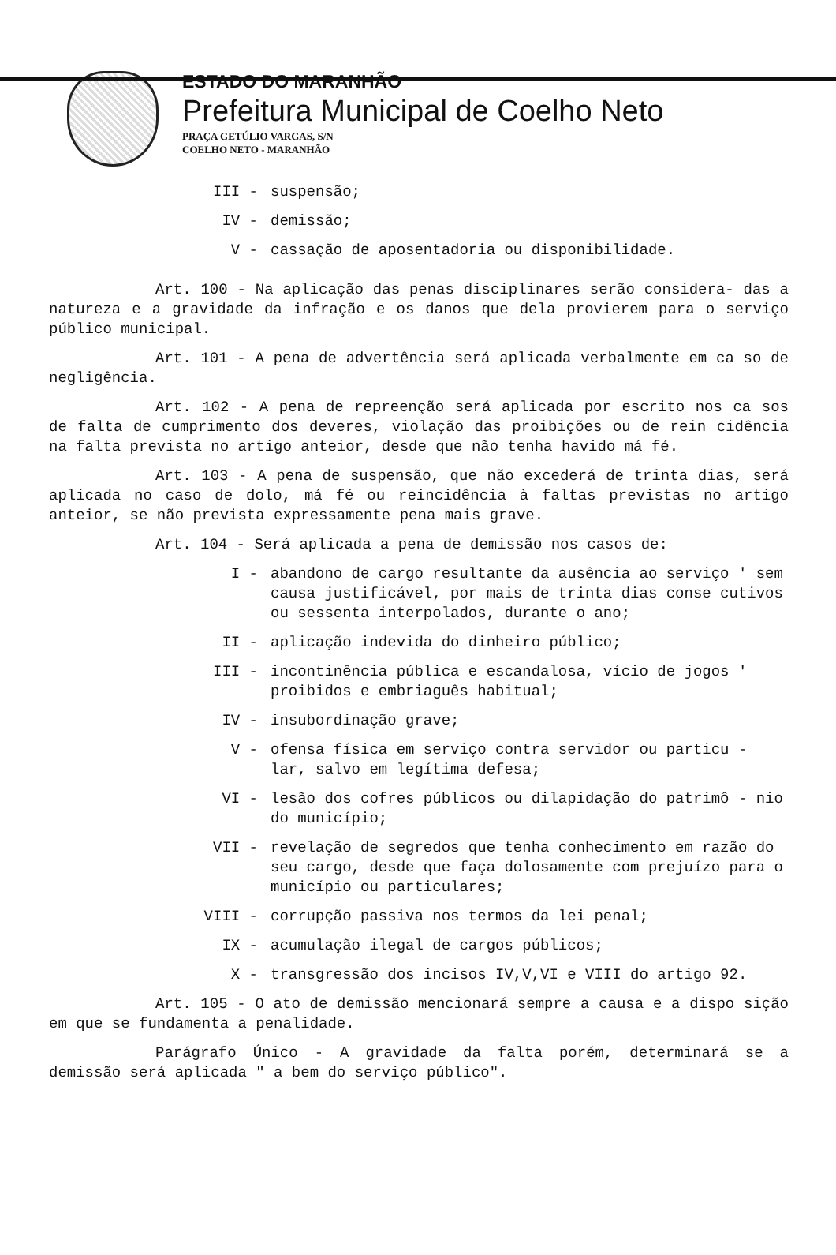ESTADO DO MARANHÃO
Prefeitura Municipal de Coelho Neto
PRAÇA GETÚLIO VARGAS, S/N
COELHO NETO - MARANHÃO
III - suspensão;
IV - demissão;
V - cassação de aposentadoria ou disponibilidade.
Art. 100 - Na aplicação das penas disciplinares serão considera- das a natureza e a gravidade da infração e os danos que dela provierem para o serviço público municipal.
Art. 101 - A pena de advertência será aplicada verbalmente em ca so de negligência.
Art. 102 - A pena de repreenção será aplicada por escrito nos ca sos de falta de cumprimento dos deveres, violação das proibições ou de rein cidência na falta prevista no artigo anteior, desde que não tenha havido má fé.
Art. 103 - A pena de suspensão, que não excederá de trinta dias, será aplicada no caso de dolo, má fé ou reincidência à faltas previstas no artigo anteior, se não prevista expressamente pena mais grave.
Art. 104 - Será aplicada a pena de demissão nos casos de:
I - abandono de cargo resultante da ausência ao serviço ' sem causa justificável, por mais de trinta dias conse cutivos ou sessenta interpolados, durante o ano;
II - aplicação indevida do dinheiro público;
III - incontinência pública e escandalosa, vício de jogos ' proibidos e embriaguês habitual;
IV - insubordinação grave;
V - ofensa física em serviço contra servidor ou particu - lar, salvo em legítima defesa;
VI - lesão dos cofres públicos ou dilapidação do patrimô - nio do município;
VII - revelação de segredos que tenha conhecimento em razão do seu cargo, desde que faça dolosamente com prejuízo para o município ou particulares;
VIII - corrupção passiva nos termos da lei penal;
IX - acumulação ilegal de cargos públicos;
X - transgressão dos incisos IV,V,VI e VIII do artigo 92.
Art. 105 - O ato de demissão mencionará sempre a causa e a dispo sição em que se fundamenta a penalidade.
Parágrafo Único - A gravidade da falta porém, determinará se a demissão será aplicada " a bem do serviço público".